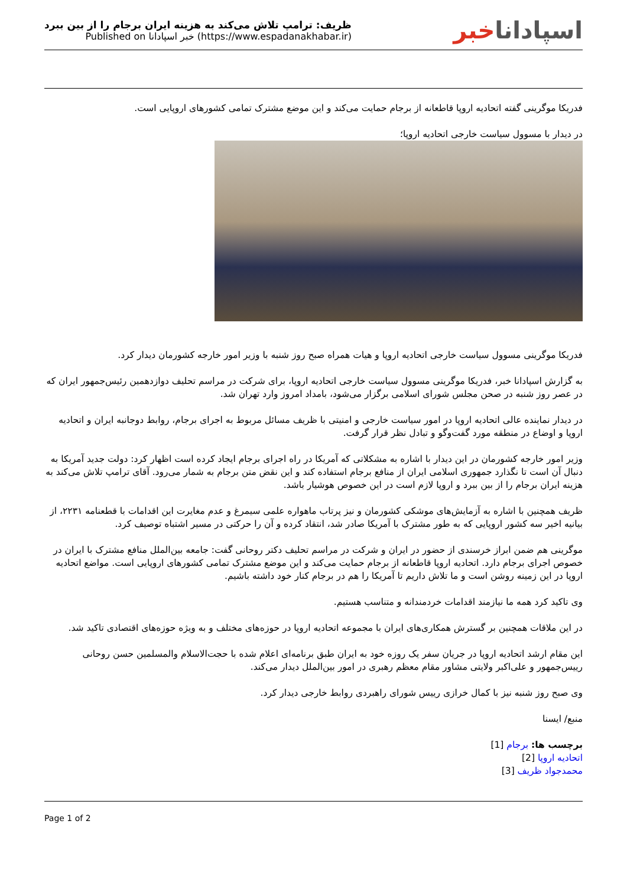ظریف: ترامپ تلاش می‌کند به هزینه ایران برجام را از بین ببرد
Published on خبر اسپادانا (https://www.espadanakhabar.ir)
اسپاداناخبر
فدریکا موگرینی گفته اتحادیه اروپا قاطعانه از برجام حمایت می‌کند و این موضع مشترک تمامی کشورهای اروپایی است.
در دیدار با مسوول سیاست خارجی اتحادیه اروپا؛
فدریکا موگرینی مسوول سیاست خارجی اتحادیه اروپا و هیات همراه صبح روز شنبه با وزیر امور خارجه کشورمان دیدار کرد.
به گزارش اسپادانا خبر، فدریکا موگرینی مسوول سیاست خارجی اتحادیه اروپا، برای شرکت در مراسم تحلیف دوازدهمین رئیس‌جمهور ایران که در عصر روز شنبه در صحن مجلس شورای اسلامی برگزار می‌شود، بامداد امروز وارد تهران شد.
در دیدار نماینده عالی اتحادیه اروپا در امور سیاست خارجی و امنیتی با ظریف مسائل مربوط به اجرای برجام، روابط دوجانبه ایران و اتحادیه اروپا و اوضاع در منطقه مورد گفت‌وگو و تبادل نظر قرار گرفت.
وزیر امور خارجه کشورمان در این دیدار با اشاره به مشکلاتی که آمریکا در راه اجرای برجام ایجاد کرده است اظهار کرد: دولت جدید آمریکا به دنبال آن است تا نگذارد جمهوری اسلامی ایران از منافع برجام استفاده کند و این نقض متن برجام به شمار می‌رود. آقای ترامپ تلاش می‌کند به هزینه ایران برجام را از بین ببرد و اروپا لازم است در این خصوص هوشیار باشد.
ظریف همچنین با اشاره به آزمایش‌های موشکی کشورمان و نیز پرتاب ماهواره علمی سیمرغ و عدم مغایرت این اقدامات با قطعنامه ۲۲۳۱، از بیانیه اخیر سه کشور اروپایی که به طور مشترک با آمریکا صادر شد، انتقاد کرده و آن را حرکتی در مسیر اشتباه توصیف کرد.
موگرینی هم ضمن ابراز خرسندی از حضور در ایران و شرکت در مراسم تحلیف دکتر روحانی گفت: جامعه بین‌الملل منافع مشترک با ایران در خصوص اجرای برجام دارد. اتحادیه اروپا قاطعانه از برجام حمایت می‌کند و این موضع مشترک تمامی کشورهای اروپایی است. مواضع اتحادیه اروپا در این زمینه روشن است و ما تلاش داریم تا آمریکا را هم در برجام کنار خود داشته باشیم.
وی تاکید کرد همه ما نیازمند اقدامات خردمندانه و متناسب هستیم.
در این ملاقات همچنین بر گسترش همکاری‌های ایران با مجموعه اتحادیه اروپا در حوزه‌های مختلف و به ویژه حوزه‌های اقتصادی تاکید شد.
این مقام ارشد اتحادیه اروپا در جریان سفر یک روزه خود به ایران طبق برنامه‌ای اعلام شده با حجت‌الاسلام والمسلمین حسن روحانی رییس‌جمهور و علی‌اکبر ولایتی مشاور مقام معظم رهبری در امور بین‌الملل دیدار می‌کند.
وی صبح روز شنبه نیز با کمال خرازی رییس شورای راهبردی روابط خارجی دیدار کرد.
منبع/ ایسنا
برچسب ها: برجام [1]
اتحادیه اروپا [2]
محمدجواد ظریف [3]
Page 1 of 2